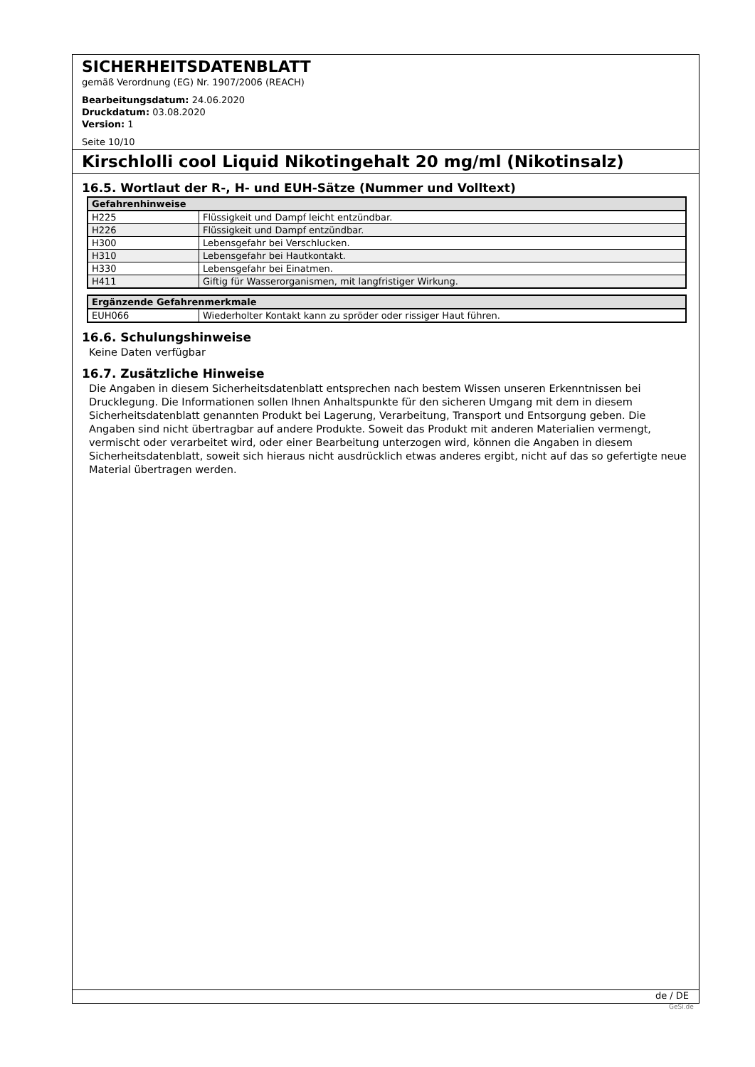SICHERHEITSDATENBLATT
gemäß Verordnung (EG) Nr. 1907/2006 (REACH)
Bearbeitungsdatum: 24.06.2020
Druckdatum: 03.08.2020
Version: 1
Seite 10/10
Kirschlolli cool Liquid Nikotingehalt 20 mg/ml (Nikotinsalz)
16.5. Wortlaut der R-, H- und EUH-Sätze (Nummer und Volltext)
| Gefahrenhinweise | |
| --- | --- |
| H225 | Flüssigkeit und Dampf leicht entzündbar. |
| H226 | Flüssigkeit und Dampf entzündbar. |
| H300 | Lebensgefahr bei Verschlucken. |
| H310 | Lebensgefahr bei Hautkontakt. |
| H330 | Lebensgefahr bei Einatmen. |
| H411 | Giftig für Wasserorganismen, mit langfristiger Wirkung. |
| Ergänzende Gefahrenmerkmale | |
| --- | --- |
| EUH066 | Wiederholter Kontakt kann zu spröder oder rissiger Haut führen. |
16.6. Schulungshinweise
Keine Daten verfügbar
16.7. Zusätzliche Hinweise
Die Angaben in diesem Sicherheitsdatenblatt entsprechen nach bestem Wissen unseren Erkenntnissen bei Drucklegung. Die Informationen sollen Ihnen Anhaltspunkte für den sicheren Umgang mit dem in diesem Sicherheitsdatenblatt genannten Produkt bei Lagerung, Verarbeitung, Transport und Entsorgung geben. Die Angaben sind nicht übertragbar auf andere Produkte. Soweit das Produkt mit anderen Materialien vermengt, vermischt oder verarbeitet wird, oder einer Bearbeitung unterzogen wird, können die Angaben in diesem Sicherheitsdatenblatt, soweit sich hieraus nicht ausdrücklich etwas anderes ergibt, nicht auf das so gefertigte neue Material übertragen werden.
de / DE
GeSi.de